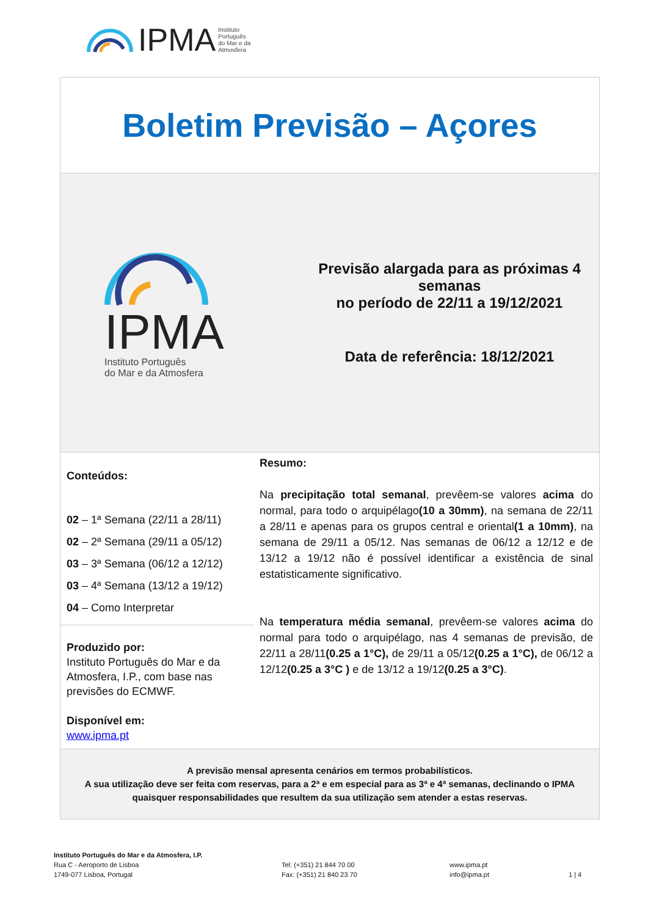IPMA Instituto
Português
do Mar e da
Atmosfera
Boletim Previsão – Açores
IPMA
Instituto Português
do Mar e da Atmosfera
Previsão alargada para as próximas 4 semanas
no período de 22/11 a 19/12/2021
Data de referência: 18/12/2021
Conteúdos:
02 – 1ª Semana (22/11 a 28/11)
02 – 2ª Semana (29/11 a 05/12)
03 – 3ª Semana (06/12 a 12/12)
03 – 4ª Semana (13/12 a 19/12)
04 – Como Interpretar
Produzido por:
Instituto Português do Mar e da Atmosfera, I.P., com base nas previsões do ECMWF.
Disponível em:
www.ipma.pt
Resumo:
Na precipitação total semanal, prevêem-se valores acima do normal, para todo o arquipélago(10 a 30mm), na semana de 22/11 a 28/11 e apenas para os grupos central e oriental(1 a 10mm), na semana de 29/11 a 05/12. Nas semanas de 06/12 a 12/12 e de 13/12 a 19/12 não é possível identificar a existência de sinal estatisticamente significativo.
Na temperatura média semanal, prevêem-se valores acima do normal para todo o arquipélago, nas 4 semanas de previsão, de 22/11 a 28/11(0.25 a 1°C), de 29/11 a 05/12(0.25 a 1°C), de 06/12 a 12/12(0.25 a 3°C ) e de 13/12 a 19/12(0.25 a 3°C).
A previsão mensal apresenta cenários em termos probabilísticos.
A sua utilização deve ser feita com reservas, para a 2ª e em especial para as 3ª e 4ª semanas, declinando o IPMA quaisquer responsabilidades que resultem da sua utilização sem atender a estas reservas.
Instituto Português do Mar e da Atmosfera, I.P.
Rua C - Aeroporto de Lisboa
1749-077 Lisboa, Portugal
Tel: (+351) 21 844 70 00
Fax: (+351) 21 840 23 70
www.ipma.pt
info@ipma.pt
1 | 4